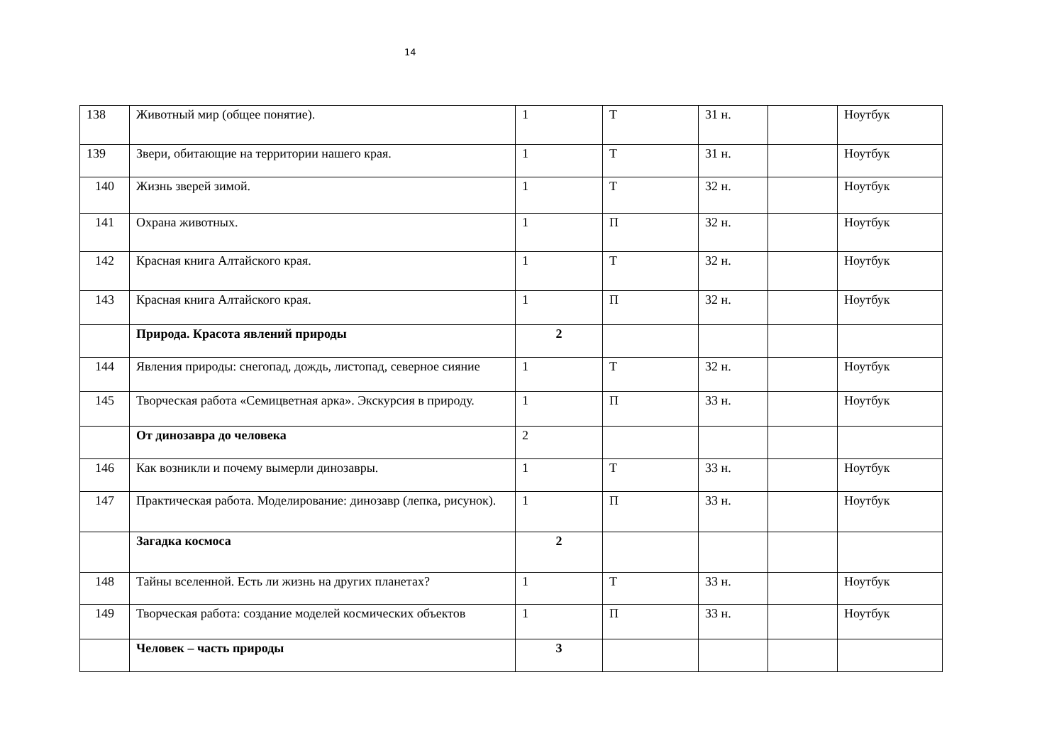14
| 138 | Животный мир (общее понятие). | 1 | Т | 31 н. | | Ноутбук |
| 139 | Звери, обитающие на территории нашего края. | 1 | Т | 31 н. | | Ноутбук |
| 140 | Жизнь зверей зимой. | 1 | Т | 32 н. | | Ноутбук |
| 141 | Охрана животных. | 1 | П | 32 н. | | Ноутбук |
| 142 | Красная книга Алтайского края. | 1 | Т | 32 н. | | Ноутбук |
| 143 | Красная книга Алтайского края. | 1 | П | 32 н. | | Ноутбук |
| | Природа. Красота явлений природы | 2 | | | | |
| 144 | Явления природы: снегопад, дождь, листопад, северное сияние | 1 | Т | 32 н. | | Ноутбук |
| 145 | Творческая работа «Семицветная арка». Экскурсия в природу. | 1 | П | 33 н. | | Ноутбук |
| | От динозавра до человека | 2 | | | | |
| 146 | Как возникли и почему вымерли динозавры. | 1 | Т | 33 н. | | Ноутбук |
| 147 | Практическая работа. Моделирование: динозавр (лепка, рисунок). | 1 | П | 33 н. | | Ноутбук |
| | Загадка космоса | 2 | | | | |
| 148 | Тайны вселенной. Есть ли жизнь на других планетах? | 1 | Т | 33 н. | | Ноутбук |
| 149 | Творческая работа: создание моделей космических объектов | 1 | П | 33 н. | | Ноутбук |
| | Человек – часть природы | 3 | | | | |